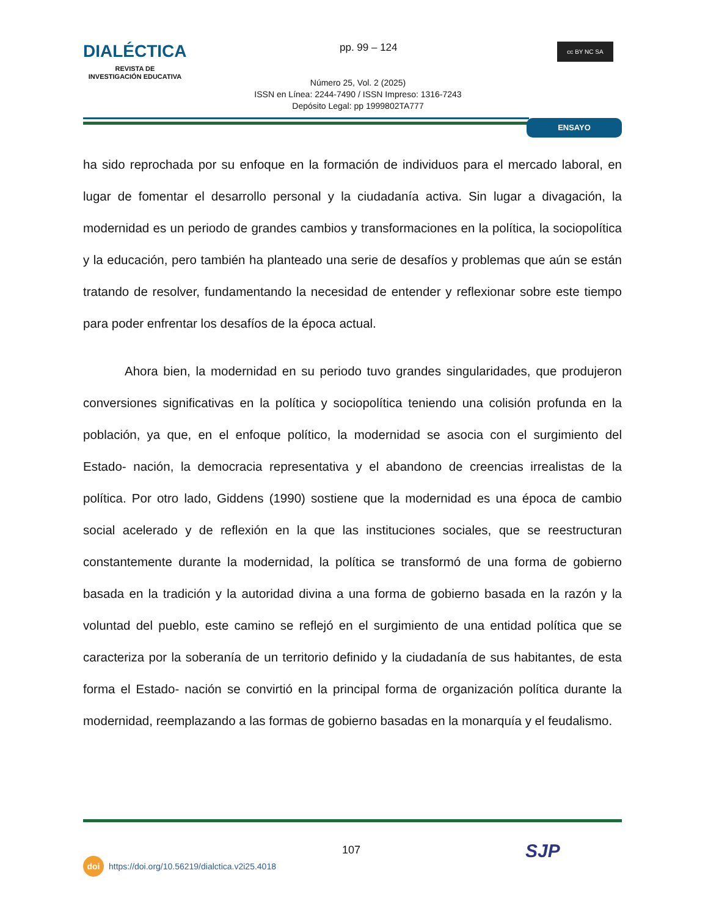DIALÉCTICA
REVISTA DE
INVESTIGACIÓN EDUCATIVA
pp. 99 – 124
Número 25, Vol. 2 (2025)
ISSN en Línea: 2244-7490 / ISSN Impreso: 1316-7243
Depósito Legal: pp 1999802TA777
cc BY NC SA
ENSAYO
ha sido reprochada por su enfoque en la formación de individuos para el mercado laboral, en lugar de fomentar el desarrollo personal y la ciudadanía activa. Sin lugar a divagación, la modernidad es un periodo de grandes cambios y transformaciones en la política, la sociopolítica y la educación, pero también ha planteado una serie de desafíos y problemas que aún se están tratando de resolver, fundamentando la necesidad de entender y reflexionar sobre este tiempo para poder enfrentar los desafíos de la época actual.
Ahora bien, la modernidad en su periodo tuvo grandes singularidades, que produjeron conversiones significativas en la política y sociopolítica teniendo una colisión profunda en la población, ya que, en el enfoque político, la modernidad se asocia con el surgimiento del Estado- nación, la democracia representativa y el abandono de creencias irrealistas de la política. Por otro lado, Giddens (1990) sostiene que la modernidad es una época de cambio social acelerado y de reflexión en la que las instituciones sociales, que se reestructuran constantemente durante la modernidad, la política se transformó de una forma de gobierno basada en la tradición y la autoridad divina a una forma de gobierno basada en la razón y la voluntad del pueblo, este camino se reflejó en el surgimiento de una entidad política que se caracteriza por la soberanía de un territorio definido y la ciudadanía de sus habitantes, de esta forma el Estado- nación se convirtió en la principal forma de organización política durante la modernidad, reemplazando a las formas de gobierno basadas en la monarquía y el feudalismo.
107
doi https://doi.org/10.56219/dialctica.v2i25.4018
SJP